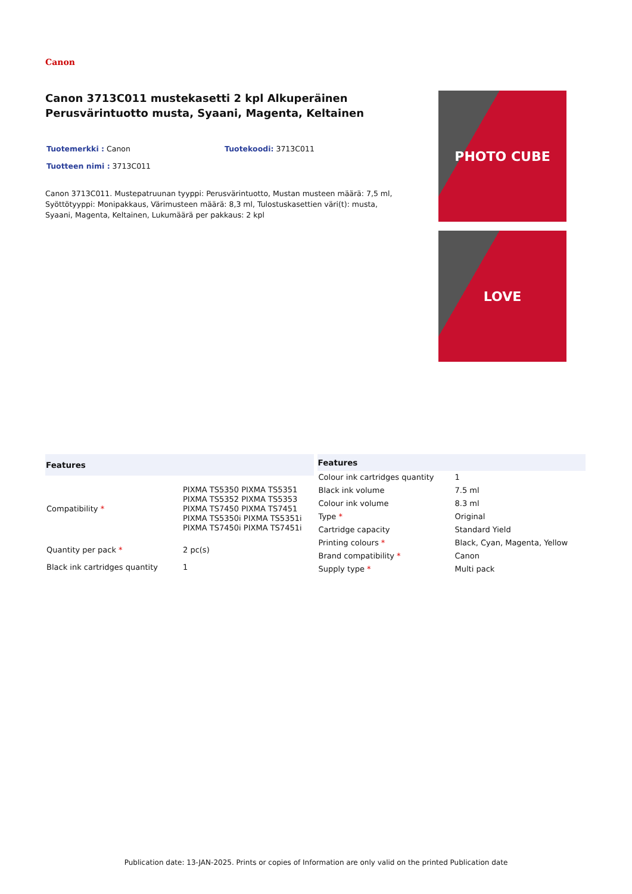Canon
Canon 3713C011 mustekasetti 2 kpl Alkuperäinen Perusvärintuotto musta, Syaani, Magenta, Keltainen
Tuotemerkki : Canon Tuotekoodi: 3713C011
Tuotteen nimi : 3713C011
Canon 3713C011. Mustepatruunan tyyppi: Perusvärintuotto, Mustan musteen määrä: 7,5 ml, Syöttötyyppi: Monipakkaus, Värimusteen määrä: 8,3 ml, Tulostuskasettien väri(t): musta, Syaani, Magenta, Keltainen, Lukumäärä per pakkaus: 2 kpl
PHOTO CUBE
LOVE
| Features | |
| --- | --- |
| Compatibility * | PIXMA TS5350 PIXMA TS5351 PIXMA TS5352 PIXMA TS5353 PIXMA TS7450 PIXMA TS7451 PIXMA TS5350i PIXMA TS5351i PIXMA TS7450i PIXMA TS7451i |
| Quantity per pack * | 2 pc(s) |
| Black ink cartridges quantity | 1 |
| Features | |
| --- | --- |
| Colour ink cartridges quantity | 1 |
| Black ink volume | 7.5 ml |
| Colour ink volume | 8.3 ml |
| Type * | Original |
| Cartridge capacity | Standard Yield |
| Printing colours * | Black, Cyan, Magenta, Yellow |
| Brand compatibility * | Canon |
| Supply type * | Multi pack |
Publication date: 13-JAN-2025. Prints or copies of Information are only valid on the printed Publication date